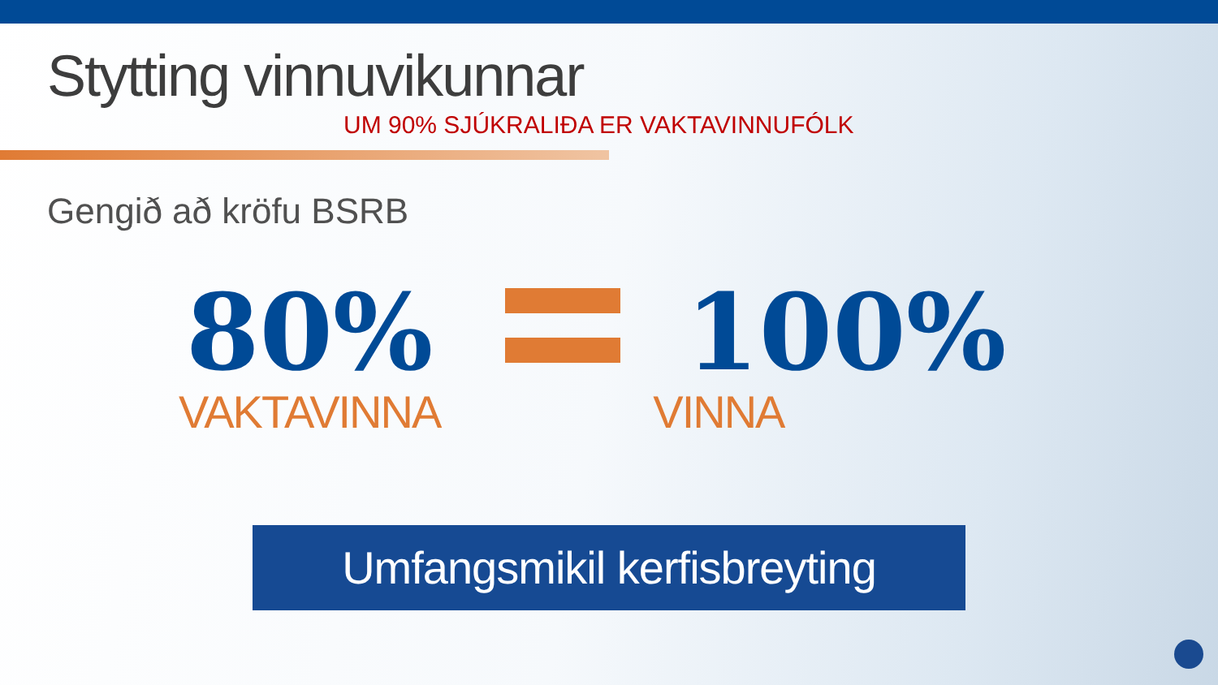Stytting vinnuvikunnar
UM 90% SJÚKRALIÐA ER VAKTAVINNUFÓLK
Gengið að kröfu BSRB
80%
VAKTAVINNA
100%
VINNA
Umfangsmikil kerfisbreyting